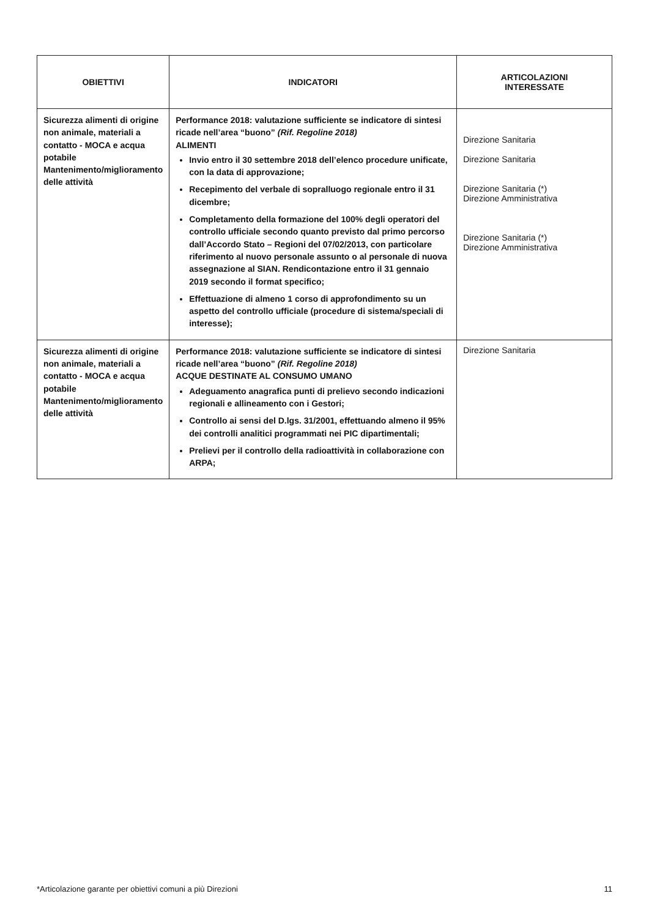| OBIETTIVI | INDICATORI | ARTICOLAZIONI INTERESSATE |
| --- | --- | --- |
| Sicurezza alimenti di origine non animale, materiali a contatto - MOCA e acqua potabile Mantenimento/miglioramento delle attività | Performance 2018: valutazione sufficiente se indicatore di sintesi ricade nell’area “buono” (Rif. Regoline 2018) ALIMENTI Invio entro il 30 settembre 2018 dell’elenco procedure unificate, con la data di approvazione; Recepimento del verbale di sopralluogo regionale entro il 31 dicembre; Completamento della formazione del 100% degli operatori del controllo ufficiale secondo quanto previsto dal primo percorso dall’Accordo Stato – Regioni del 07/02/2013, con particolare riferimento al nuovo personale assunto o al personale di nuova assegnazione al SIAN. Rendicontazione entro il 31 gennaio 2019 secondo il format specifico; Effettuazione di almeno 1 corso di approfondimento su un aspetto del controllo ufficiale (procedure di sistema/speciali di interesse); | Direzione Sanitaria Direzione Sanitaria Direzione Sanitaria (*) Direzione Amministrativa Direzione Sanitaria (*) Direzione Amministrativa |
| Sicurezza alimenti di origine non animale, materiali a contatto - MOCA e acqua potabile Mantenimento/miglioramento delle attività | Performance 2018: valutazione sufficiente se indicatore di sintesi ricade nell’area “buono” (Rif. Regoline 2018) ACQUE DESTINATE AL CONSUMO UMANO Adeguamento anagrafica punti di prelievo secondo indicazioni regionali e allineamento con i Gestori; Controllo ai sensi del D.lgs. 31/2001, effettuando almeno il 95% dei controlli analitici programmati nei PIC dipartimentali; Prelievi per il controllo della radioattività in collaborazione con ARPA; | Direzione Sanitaria |
*Articolazione garante per obiettivi comuni a più Direzioni 11